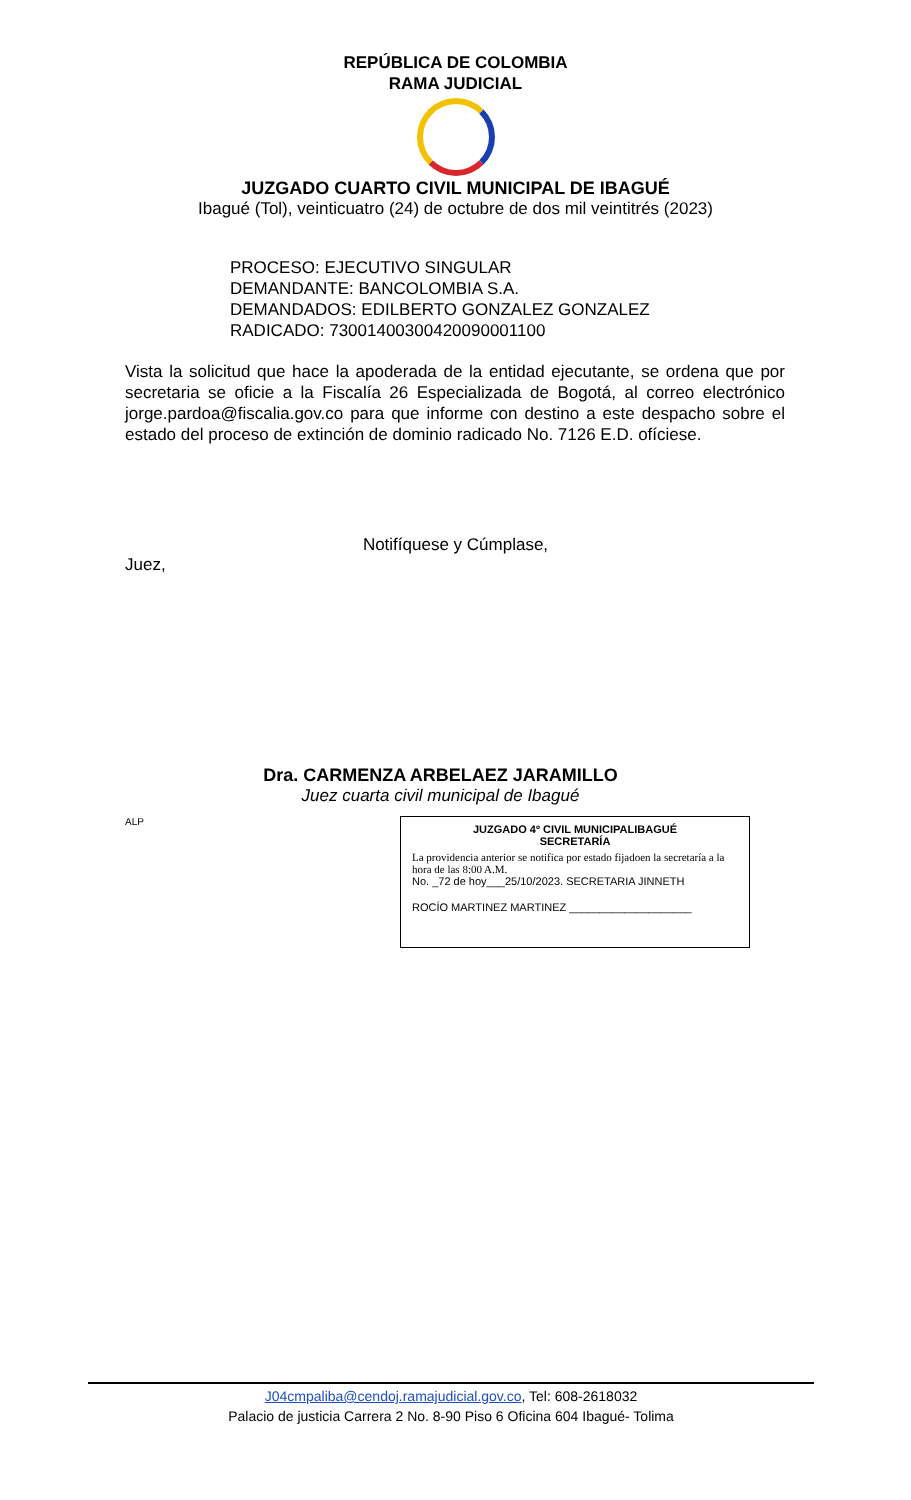REPÚBLICA DE COLOMBIA
RAMA JUDICIAL
JUZGADO CUARTO CIVIL MUNICIPAL DE IBAGUÉ
Ibagué (Tol), veinticuatro (24) de octubre de dos mil veintitrés (2023)
PROCESO: EJECUTIVO SINGULAR
DEMANDANTE: BANCOLOMBIA S.A.
DEMANDADOS: EDILBERTO GONZALEZ GONZALEZ
RADICADO: 73001400300420090001100
Vista la solicitud que hace la apoderada de la entidad ejecutante, se ordena que por secretaria se oficie a la Fiscalía 26 Especializada de Bogotá, al correo electrónico jorge.pardoa@fiscalia.gov.co para que informe con destino a este despacho sobre el estado del proceso de extinción de dominio radicado No. 7126 E.D. ofíciese.
Notifíquese y Cúmplase,
Juez,
Dra. CARMENZA ARBELAEZ JARAMILLO
Juez cuarta civil municipal de Ibagué
ALP
JUZGADO 4º CIVIL MUNICIPALIBAGUÉ
SECRETARÍA
La providencia anterior se notifica por estado fijadoen la secretaría a la hora de las 8:00 A.M.
No. _72 de hoy___25/10/2023. SECRETARIA JINNETH
ROCÍO MARTINEZ MARTINEZ ____________________
J04cmpaliba@cendoj.ramajudicial.gov.co, Tel: 608-2618032
Palacio de justicia Carrera 2 No. 8-90 Piso 6 Oficina 604 Ibagué- Tolima